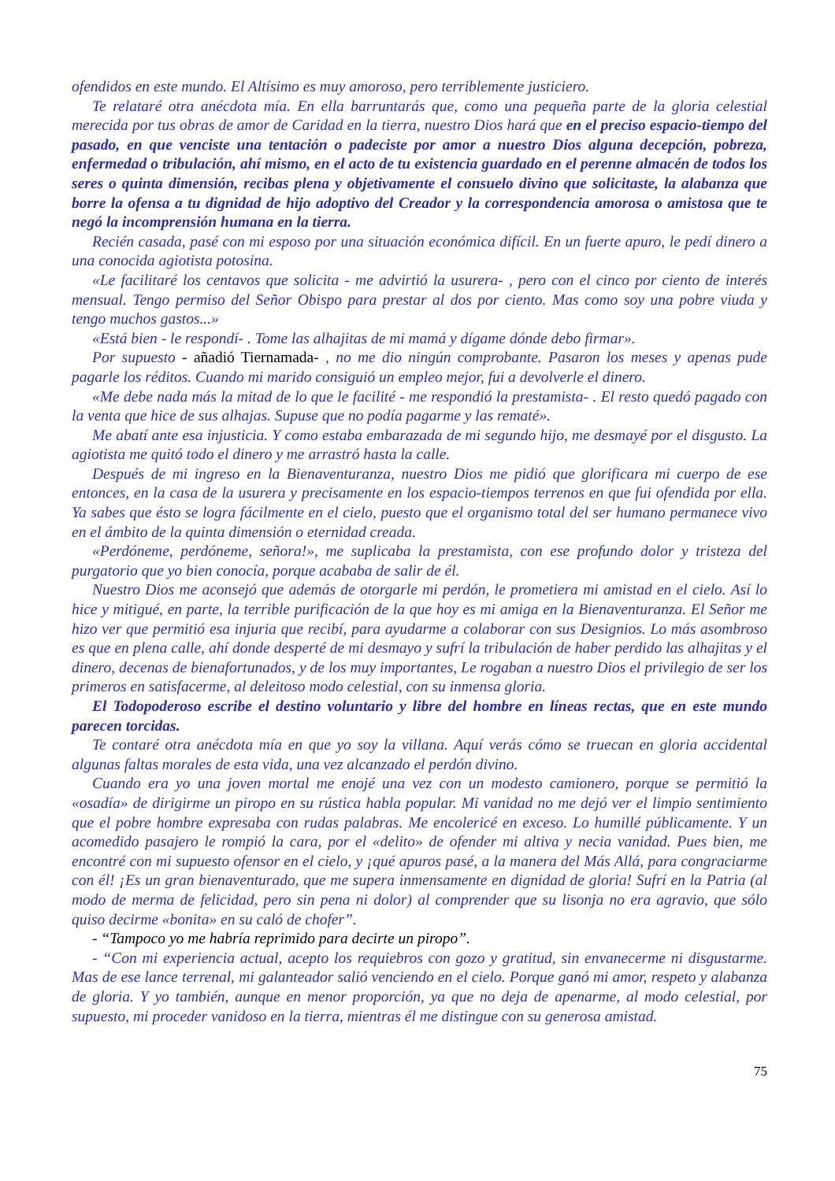ofendidos en este mundo. El Altísimo es muy amoroso, pero terriblemente justiciero.
Te relataré otra anécdota mía. En ella barruntarás que, como una pequeña parte de la gloria celestial merecida por tus obras de amor de Caridad en la tierra, nuestro Dios hará que en el preciso espacio-tiempo del pasado, en que venciste una tentación o padeciste por amor a nuestro Dios alguna decepción, pobreza, enfermedad o tribulación, ahí mismo, en el acto de tu existencia guardado en el perenne almacén de todos los seres o quinta dimensión, recibas plena y objetivamente el consuelo divino que solicitaste, la alabanza que borre la ofensa a tu dignidad de hijo adoptivo del Creador y la correspondencia amorosa o amistosa que te negó la incomprensión humana en la tierra.
Recién casada, pasé con mi esposo por una situación económica difícil. En un fuerte apuro, le pedí dinero a una conocida agiotista potosina.
«Le facilitaré los centavos que solicita - me advirtió la usurera- , pero con el cinco por ciento de interés mensual. Tengo permiso del Señor Obispo para prestar al dos por ciento. Mas como soy una pobre viuda y tengo muchos gastos...»
«Está bien - le respondí- . Tome las alhajitas de mi mamá y dígame dónde debo firmar».
Por supuesto - añadió Tiernamada- , no me dio ningún comprobante. Pasaron los meses y apenas pude pagarle los réditos. Cuando mi marido consiguió un empleo mejor, fui a devolverle el dinero.
«Me debe nada más la mitad de lo que le facilité - me respondió la prestamista- . El resto quedó pagado con la venta que hice de sus alhajas. Supuse que no podía pagarme y las rematé».
Me abatí ante esa injusticia. Y como estaba embarazada de mi segundo hijo, me desmayé por el disgusto. La agiotista me quitó todo el dinero y me arrastró hasta la calle.
Después de mi ingreso en la Bienaventuranza, nuestro Dios me pidió que glorificara mi cuerpo de ese entonces, en la casa de la usurera y precisamente en los espacio-tiempos terrenos en que fui ofendida por ella. Ya sabes que ésto se logra fácilmente en el cielo, puesto que el organismo total del ser humano permanece vivo en el ámbito de la quinta dimensión o eternidad creada.
«Perdóneme, perdóneme, señora!», me suplicaba la prestamista, con ese profundo dolor y tristeza del purgatorio que yo bien conocía, porque acababa de salir de él.
Nuestro Dios me aconsejó que además de otorgarle mi perdón, le prometiera mi amistad en el cielo. Así lo hice y mitigué, en parte, la terrible purificación de la que hoy es mi amiga en la Bienaventuranza. El Señor me hizo ver que permitió esa injuria que recibí, para ayudarme a colaborar con sus Designios. Lo más asombroso es que en plena calle, ahí donde desperté de mi desmayo y sufrí la tribulación de haber perdido las alhajitas y el dinero, decenas de bienafortunados, y de los muy importantes, Le rogaban a nuestro Dios el privilegio de ser los primeros en satisfacerme, al deleitoso modo celestial, con su inmensa gloria.
El Todopoderoso escribe el destino voluntario y libre del hombre en líneas rectas, que en este mundo parecen torcidas.
Te contaré otra anécdota mía en que yo soy la villana. Aquí verás cómo se truecan en gloria accidental algunas faltas morales de esta vida, una vez alcanzado el perdón divino.
Cuando era yo una joven mortal me enojé una vez con un modesto camionero, porque se permitió la «osadía» de dirigirme un piropo en su rústica habla popular. Mi vanidad no me dejó ver el limpio sentimiento que el pobre hombre expresaba con rudas palabras. Me encolericé en exceso. Lo humillé públicamente. Y un acomedido pasajero le rompió la cara, por el «delito» de ofender mi altiva y necia vanidad. Pues bien, me encontré con mi supuesto ofensor en el cielo, y ¡qué apuros pasé, a la manera del Más Allá, para congraciarme con él! ¡Es un gran bienaventurado, que me supera inmensamente en dignidad de gloria! Sufrí en la Patria (al modo de merma de felicidad, pero sin pena ni dolor) al comprender que su lisonja no era agravio, que sólo quiso decirme «bonita» en su caló de chofer”.
- “Tampoco yo me habría reprimido para decirte un piropo”.
- “Con mi experiencia actual, acepto los requiebros con gozo y gratitud, sin envanecerme ni disgustarme. Mas de ese lance terrenal, mi galanteador salió venciendo en el cielo. Porque ganó mi amor, respeto y alabanza de gloria. Y yo también, aunque en menor proporción, ya que no deja de apenarme, al modo celestial, por supuesto, mi proceder vanidoso en la tierra, mientras él me distingue con su generosa amistad.
75